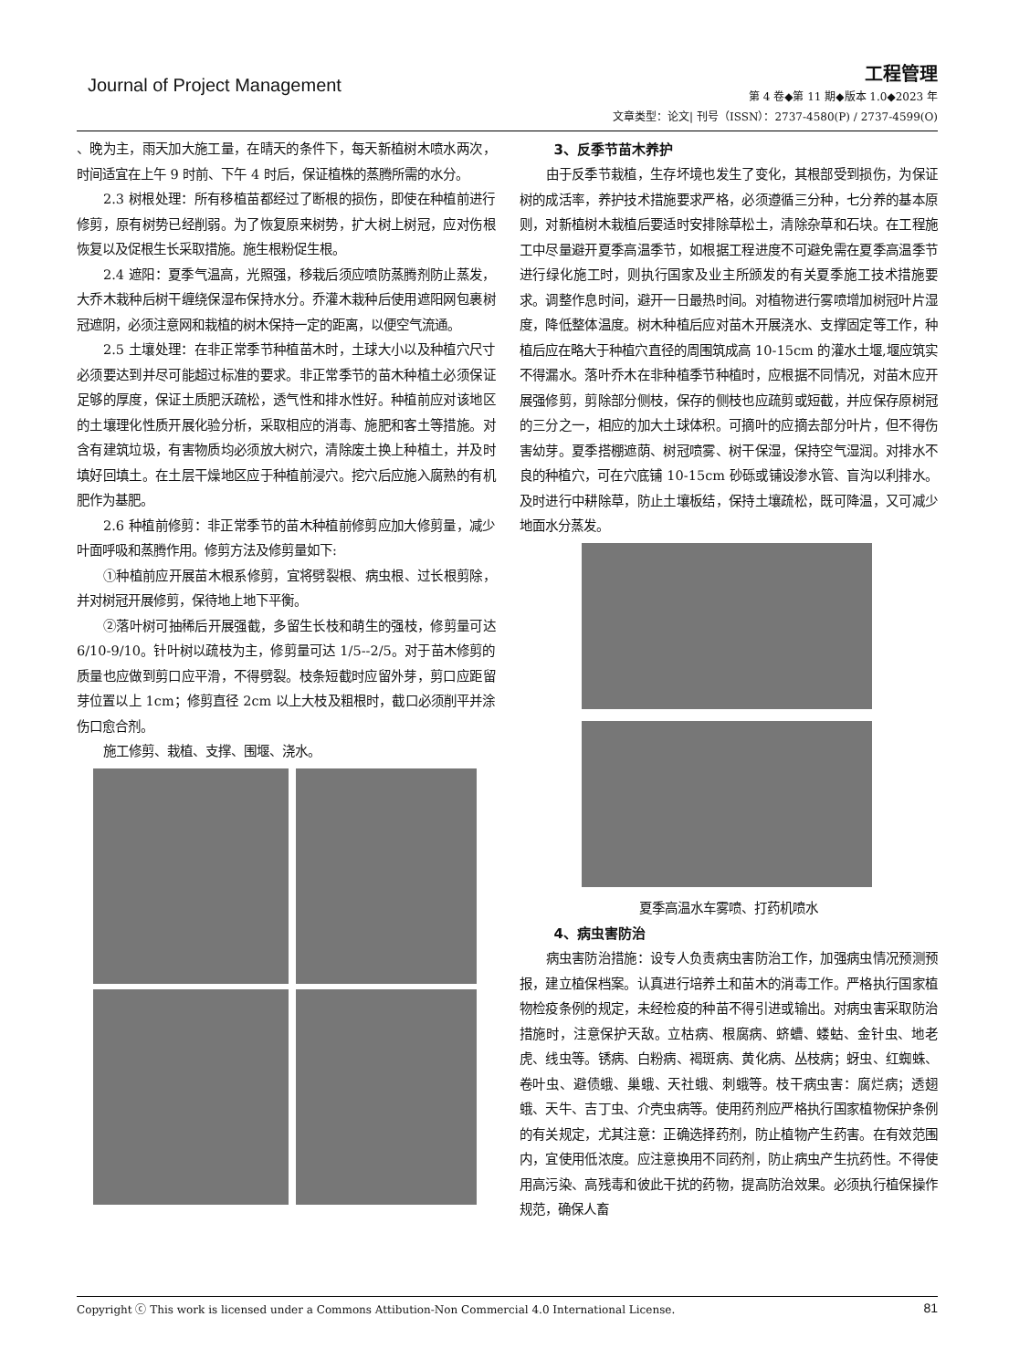Journal of Project Management
工程管理
第 4 卷◆第 11 期◆版本 1.0◆2023 年
文章类型：论文| 刊号（ISSN）：2737-4580(P) / 2737-4599(O)
、晚为主，雨天加大施工量，在晴天的条件下，每天新植树木喷水两次，时间适宜在上午 9 时前、下午 4 时后，保证植株的蒸腾所需的水分。
2.3 树根处理：所有移植苗都经过了断根的损伤，即使在种植前进行修剪，原有树势已经削弱。为了恢复原来树势，扩大树上树冠，应对伤根恢复以及促根生长采取措施。施生根粉促生根。
2.4 遮阳：夏季气温高，光照强，移栽后须应喷防蒸腾剂防止蒸发，大乔木栽种后树干缠绕保湿布保持水分。乔灌木栽种后使用遮阳网包裹树冠遮阴，必须注意网和栽植的树木保持一定的距离，以便空气流通。
2.5 土壤处理：在非正常季节种植苗木时，土球大小以及种植穴尺寸必须要达到并尽可能超过标准的要求。非正常季节的苗木种植土必须保证足够的厚度，保证土质肥沃疏松，透气性和排水性好。种植前应对该地区的土壤理化性质开展化验分析，采取相应的消毒、施肥和客土等措施。对含有建筑垃圾，有害物质均必须放大树穴，清除废土换上种植土，并及时填好回填土。在土层干燥地区应于种植前浸穴。挖穴后应施入腐熟的有机肥作为基肥。
2.6 种植前修剪：非正常季节的苗木种植前修剪应加大修剪量，减少叶面呼吸和蒸腾作用。修剪方法及修剪量如下:
①种植前应开展苗木根系修剪，宜将劈裂根、病虫根、过长根剪除，并对树冠开展修剪，保待地上地下平衡。
②落叶树可抽稀后开展强截，多留生长枝和萌生的强枝，修剪量可达 6/10-9/10。针叶树以疏枝为主，修剪量可达 1/5--2/5。对于苗木修剪的质量也应做到剪口应平滑，不得劈裂。枝条短截时应留外芽，剪口应距留芽位置以上 1cm；修剪直径 2cm 以上大枝及粗根时，截口必须削平并涂伤口愈合剂。
施工修剪、栽植、支撑、围堰、浇水。
3、反季节苗木养护
由于反季节栽植，生存坏境也发生了变化，其根部受到损伤，为保证树的成活率，养护技术措施要求严格，必须遵循三分种，七分养的基本原则，对新植树木栽植后要适时安排除草松土，清除杂草和石块。在工程施工中尽量避开夏季高温季节，如根据工程进度不可避免需在夏季高温季节进行绿化施工时，则执行国家及业主所颁发的有关夏季施工技术措施要求。调整作息时间，避开一日最热时间。对植物进行雾喷增加树冠叶片湿度，降低整体温度。树木种植后应对苗木开展浇水、支撑固定等工作，种植后应在略大于种植穴直径的周围筑成高 10-15cm 的灌水土堰,堰应筑实不得漏水。落叶乔木在非种植季节种植时，应根据不同情况，对苗木应开展强修剪，剪除部分侧枝，保存的侧枝也应疏剪或短截，并应保存原树冠的三分之一，相应的加大土球体积。可摘叶的应摘去部分叶片，但不得伤害幼芽。夏季搭棚遮荫、树冠喷雾、树干保湿，保持空气湿润。对排水不良的种植穴，可在穴底铺 10-15cm 砂砾或铺设渗水管、盲沟以利排水。及时进行中耕除草，防止土壤板结，保持土壤疏松，既可降温，又可减少地面水分蒸发。
夏季高温水车雾喷、打药机喷水
4、病虫害防治
病虫害防治措施：设专人负责病虫害防治工作，加强病虫情况预测预报，建立植保档案。认真进行培养土和苗木的消毒工作。严格执行国家植物检疫条例的规定，未经检疫的种苗不得引进或输出。对病虫害采取防治措施时，注意保护天敌。立枯病、根腐病、蛴螬、蝼蛄、金针虫、地老虎、线虫等。锈病、白粉病、褐斑病、黄化病、丛枝病；蚜虫、红蜘蛛、卷叶虫、避债蛾、巢蛾、天社蛾、刺蛾等。枝干病虫害：腐烂病；透翅蛾、天牛、吉丁虫、介壳虫病等。使用药剂应严格执行国家植物保护条例的有关规定，尤其注意：正确选择药剂，防止植物产生药害。在有效范围内，宜使用低浓度。应注意换用不同药剂，防止病虫产生抗药性。不得使用高污染、高残毒和彼此干扰的药物，提高防治效果。必须执行植保操作规范，确保人畜
Copyright ⓒ This work is licensed under a Commons Attibution-Non Commercial 4.0 International License. 81